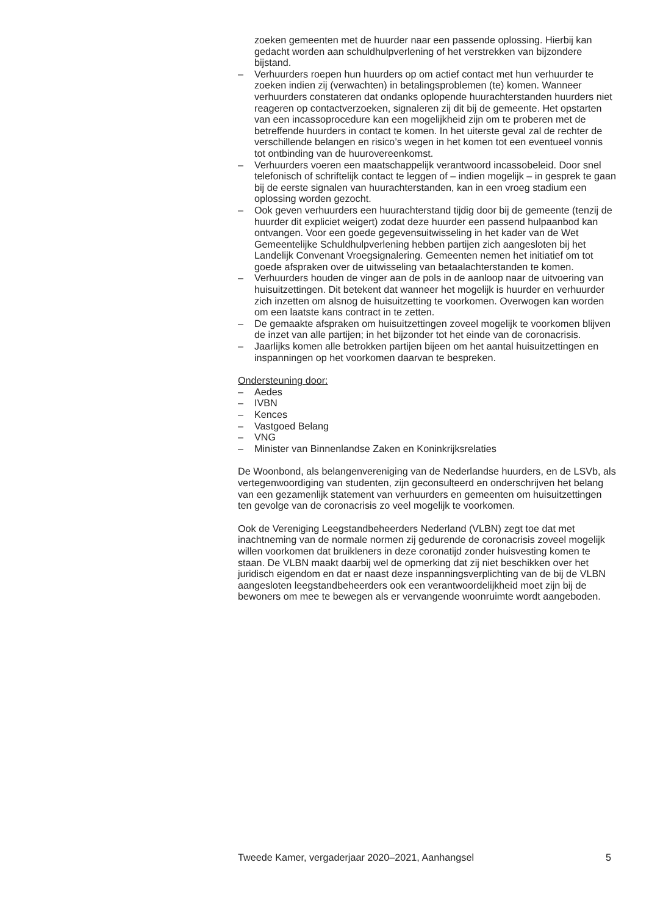zoeken gemeenten met de huurder naar een passende oplossing. Hierbij kan gedacht worden aan schuldhulpverlening of het verstrekken van bijzondere bijstand.
– Verhuurders roepen hun huurders op om actief contact met hun verhuurder te zoeken indien zij (verwachten) in betalingsproblemen (te) komen. Wanneer verhuurders constateren dat ondanks oplopende huurachterstanden huurders niet reageren op contactverzoeken, signaleren zij dit bij de gemeente. Het opstarten van een incassoprocedure kan een mogelijkheid zijn om te proberen met de betreffende huurders in contact te komen. In het uiterste geval zal de rechter de verschillende belangen en risico’s wegen in het komen tot een eventueel vonnis tot ontbinding van de huurovereenkomst.
– Verhuurders voeren een maatschappelijk verantwoord incassobeleid. Door snel telefonisch of schriftelijk contact te leggen of – indien mogelijk – in gesprek te gaan bij de eerste signalen van huurachterstanden, kan in een vroeg stadium een oplossing worden gezocht.
– Ook geven verhuurders een huurachterstand tijdig door bij de gemeente (tenzij de huurder dit expliciet weigert) zodat deze huurder een passend hulpaanbod kan ontvangen. Voor een goede gegevensuitwisseling in het kader van de Wet Gemeentelijke Schuldhulpverlening hebben partijen zich aangesloten bij het Landelijk Convenant Vroegsignalering. Gemeenten nemen het initiatief om tot goede afspraken over de uitwisseling van betaalachterstanden te komen.
– Verhuurders houden de vinger aan de pols in de aanloop naar de uitvoering van huisuitzettingen. Dit betekent dat wanneer het mogelijk is huurder en verhuurder zich inzetten om alsnog de huisuitzetting te voorkomen. Overwogen kan worden om een laatste kans contract in te zetten.
– De gemaakte afspraken om huisuitzettingen zoveel mogelijk te voorkomen blijven de inzet van alle partijen; in het bijzonder tot het einde van de coronacrisis.
– Jaarlijks komen alle betrokken partijen bijeen om het aantal huisuitzettingen en inspanningen op het voorkomen daarvan te bespreken.
Ondersteuning door:
– Aedes
– IVBN
– Kences
– Vastgoed Belang
– VNG
– Minister van Binnenlandse Zaken en Koninkrijksrelaties
De Woonbond, als belangenvereniging van de Nederlandse huurders, en de LSVb, als vertegenwoordiging van studenten, zijn geconsulteerd en onderschrijven het belang van een gezamenlijk statement van verhuurders en gemeenten om huisuitzettingen ten gevolge van de coronacrisis zo veel mogelijk te voorkomen.
Ook de Vereniging Leegstandbeheerders Nederland (VLBN) zegt toe dat met inachtneming van de normale normen zij gedurende de coronacrisis zoveel mogelijk willen voorkomen dat bruikleners in deze coronatijd zonder huisvesting komen te staan. De VLBN maakt daarbij wel de opmerking dat zij niet beschikken over het juridisch eigendom en dat er naast deze inspanningsverplichting van de bij de VLBN aangesloten leegstandbeheerders ook een verantwoordelijkheid moet zijn bij de bewoners om mee te bewegen als er vervangende woonruimte wordt aangeboden.
Tweede Kamer, vergaderjaar 2020–2021, Aanhangsel 5